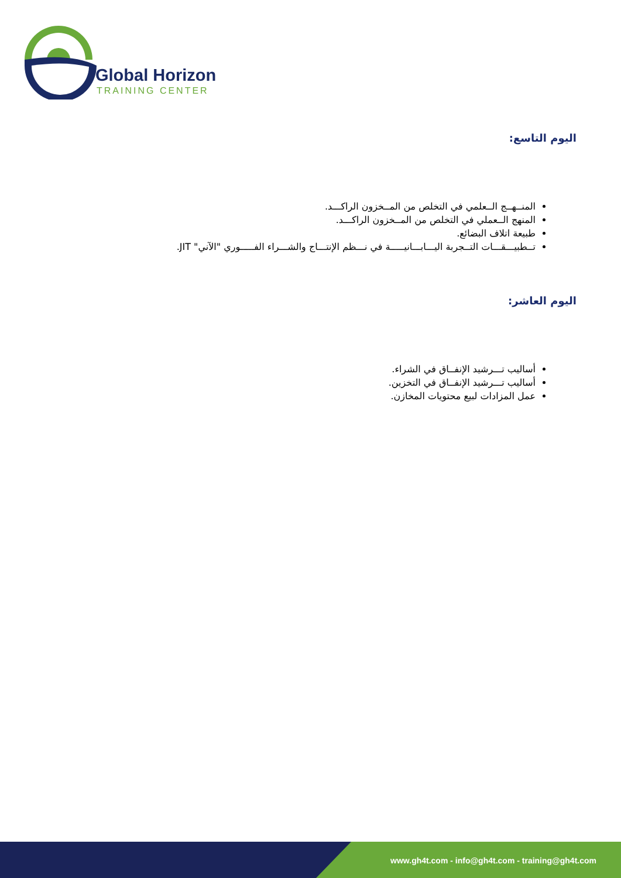Global Horizon
TRAINING CENTER
اليوم التاسع:
المنــهــج الــعلمي في التخلص من المــخزون الراكـــد.
المنهج الــعملي في التخلص من المــخزون الراكـــد.
طبيعة اتلاف البضائع.
تــطبيـــقـــات التــجربة اليـــابـــانيـــــة في نـــظم الإنتـــاج والشـــراء الفـــــوري "الآني" JIT.
اليوم العاشر:
أساليب تـــرشيد الإنفــاق في الشراء.
أساليب تـــرشيد الإنفــاق في التخزين.
عمل المزادات لبيع محتويات المخازن.
www.gh4t.com - info@gh4t.com - training@gh4t.com